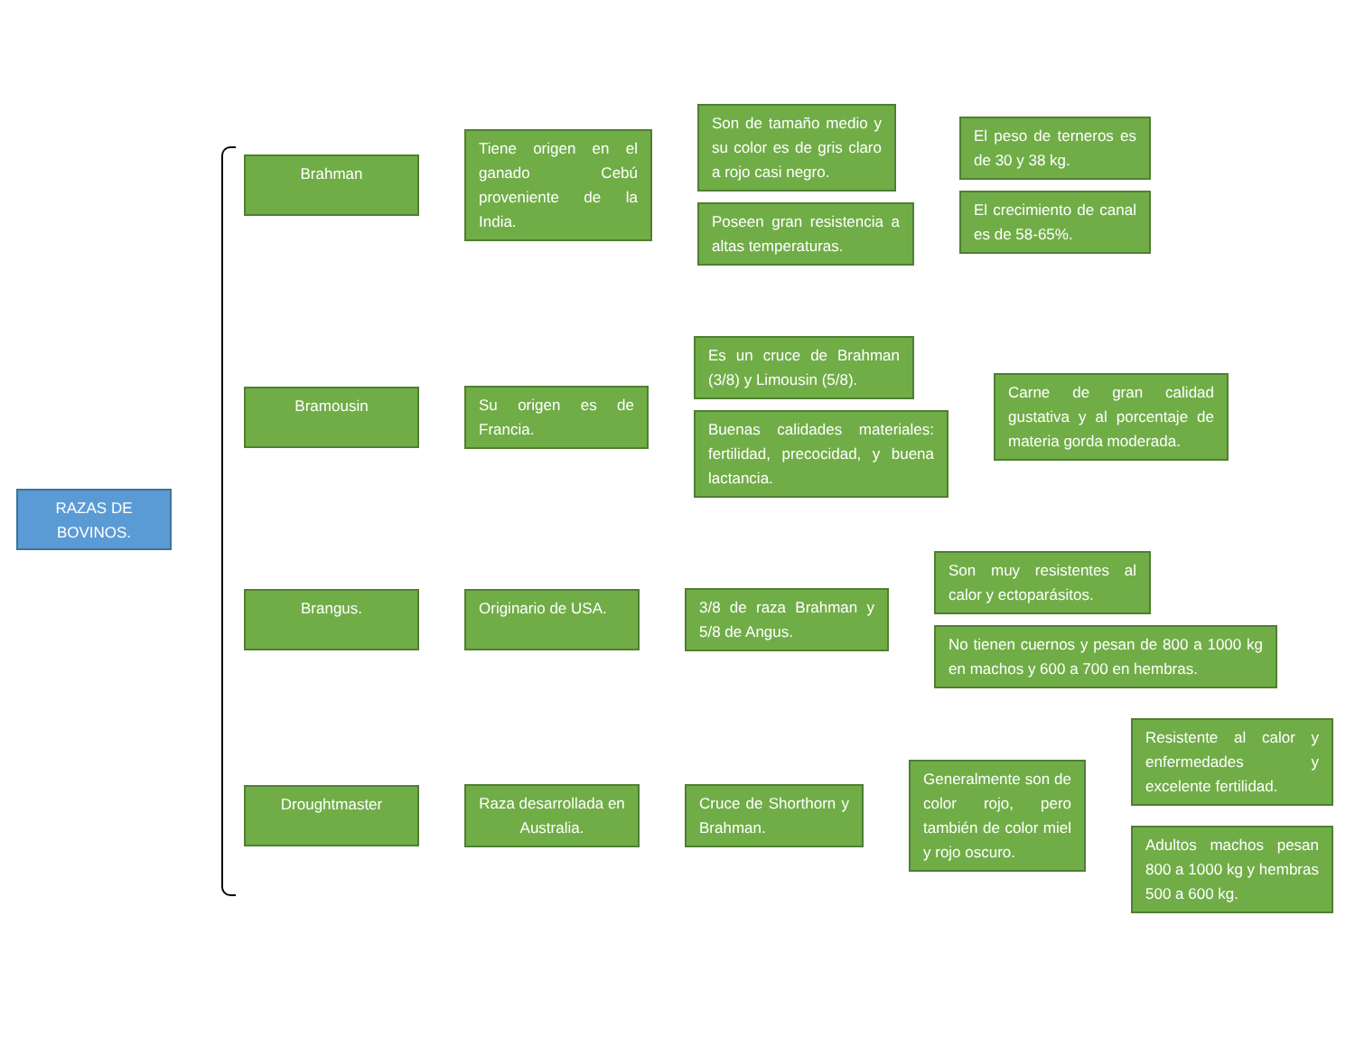RAZAS DE
BOVINOS.
Brahman
Tiene origen en el ganado Cebú proveniente de la India.
Son de tamaño medio y su color es de gris claro a rojo casi negro.
Poseen gran resistencia a altas temperaturas.
El peso de terneros es de 30 y 38 kg.
El crecimiento de canal es de 58-65%.
Bramousin
Su origen es de Francia.
Es un cruce de Brahman (3/8) y Limousin (5/8).
Buenas calidades materiales: fertilidad, precocidad, y buena lactancia.
Carne de gran calidad gustativa y al porcentaje de materia gorda moderada.
Brangus. Originario de USA.
3/8 de raza Brahman y 5/8 de Angus.
Son muy resistentes al calor y ectoparásitos.
No tienen cuernos y pesan de 800 a 1000 kg en machos y 600 a 700 en hembras.
Droughtmaster
Raza desarrollada en Australia.
Cruce de Shorthorn y Brahman.
Generalmente son de color rojo, pero también de color miel y rojo oscuro.
Resistente al calor y enfermedades y excelente fertilidad.
Adultos machos pesan 800 a 1000 kg y hembras 500 a 600 kg.